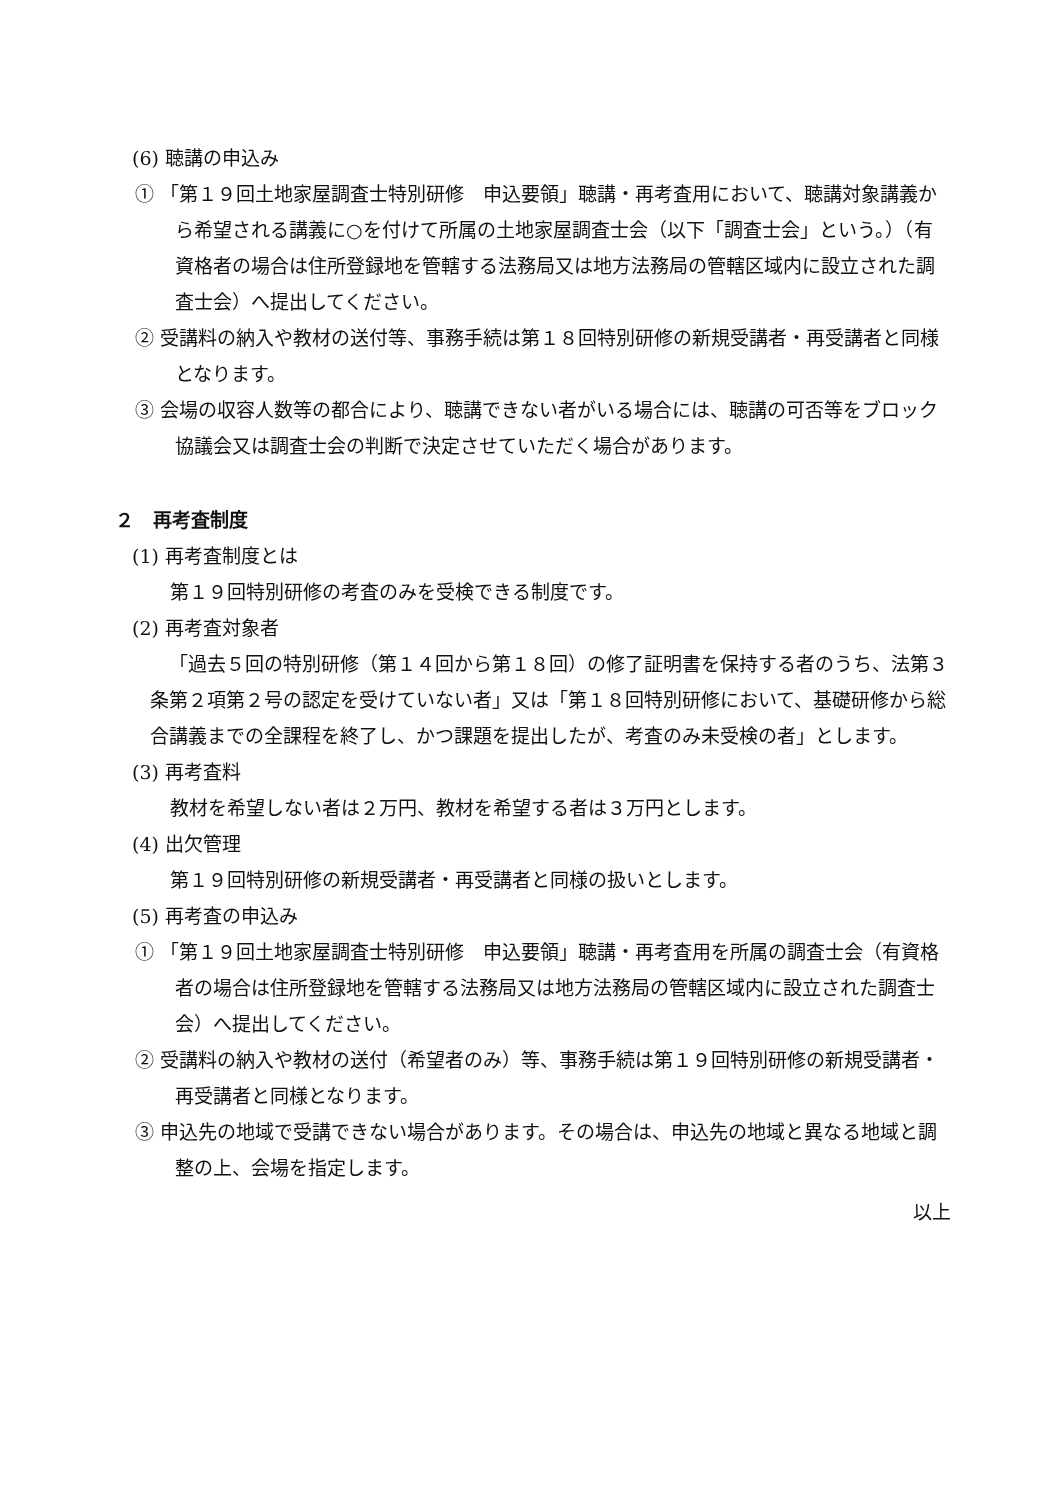(6) 聴講の申込み
① 「第１９回土地家屋調査士特別研修　申込要領」聴講・再考査用において、聴講対象講義から希望される講義に○を付けて所属の土地家屋調査士会（以下「調査士会」という。）（有資格者の場合は住所登録地を管轄する法務局又は地方法務局の管轄区域内に設立された調査士会）へ提出してください。
② 受講料の納入や教材の送付等、事務手続は第１８回特別研修の新規受講者・再受講者と同様となります。
③ 会場の収容人数等の都合により、聴講できない者がいる場合には、聴講の可否等をブロック協議会又は調査士会の判断で決定させていただく場合があります。
２　再考査制度
(1) 再考査制度とは
第１９回特別研修の考査のみを受検できる制度です。
(2) 再考査対象者
「過去５回の特別研修（第１４回から第１８回）の修了証明書を保持する者のうち、法第３条第２項第２号の認定を受けていない者」又は「第１８回特別研修において、基礎研修から総合講義までの全課程を終了し、かつ課題を提出したが、考査のみ未受検の者」とします。
(3) 再考査料
教材を希望しない者は２万円、教材を希望する者は３万円とします。
(4) 出欠管理
第１９回特別研修の新規受講者・再受講者と同様の扱いとします。
(5) 再考査の申込み
① 「第１９回土地家屋調査士特別研修　申込要領」聴講・再考査用を所属の調査士会（有資格者の場合は住所登録地を管轄する法務局又は地方法務局の管轄区域内に設立された調査士会）へ提出してください。
② 受講料の納入や教材の送付（希望者のみ）等、事務手続は第１９回特別研修の新規受講者・再受講者と同様となります。
③ 申込先の地域で受講できない場合があります。その場合は、申込先の地域と異なる地域と調整の上、会場を指定します。
以上